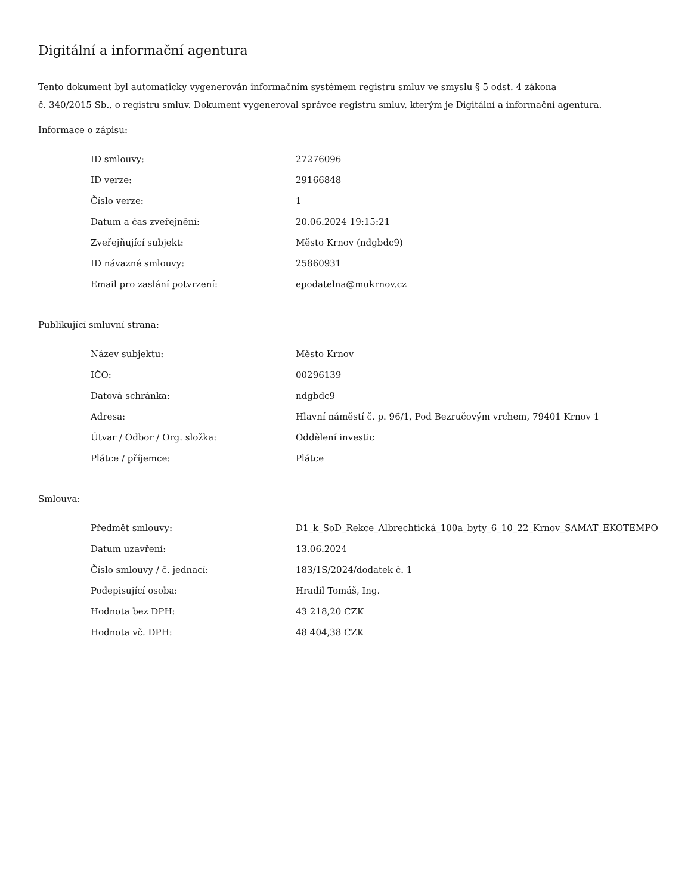Digitální a informační agentura
Tento dokument byl automaticky vygenerován informačním systémem registru smluv ve smyslu § 5 odst. 4 zákona
č. 340/2015 Sb., o registru smluv. Dokument vygeneroval správce registru smluv, kterým je Digitální a informační agentura.
Informace o zápisu:
| ID smlouvy: | 27276096 |
| ID verze: | 29166848 |
| Číslo verze: | 1 |
| Datum a čas zveřejnění: | 20.06.2024 19:15:21 |
| Zveřejňující subjekt: | Město Krnov (ndgbdc9) |
| ID návazné smlouvy: | 25860931 |
| Email pro zaslání potvrzení: | epodatelna@mukrnov.cz |
Publikující smluvní strana:
| Název subjektu: | Město Krnov |
| IČO: | 00296139 |
| Datová schránka: | ndgbdc9 |
| Adresa: | Hlavní náměstí č. p. 96/1, Pod Bezručovým vrchem, 79401 Krnov 1 |
| Útvar / Odbor / Org. složka: | Oddělení investic |
| Plátce / příjemce: | Plátce |
Smlouva:
| Předmět smlouvy: | D1_k_SoD_Rekce_Albrechtická_100a_byty_6_10_22_Krnov_SAMAT_EKOTEMPO |
| Datum uzavření: | 13.06.2024 |
| Číslo smlouvy / č. jednací: | 183/1S/2024/dodatek č. 1 |
| Podepisující osoba: | Hradil Tomáš, Ing. |
| Hodnota bez DPH: | 43 218,20 CZK |
| Hodnota vč. DPH: | 48 404,38 CZK |